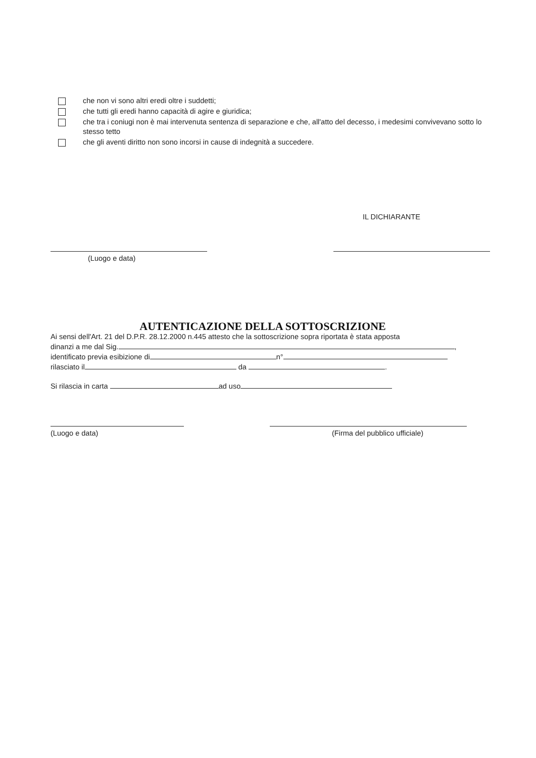che non vi sono altri eredi oltre i suddetti;
che tutti gli eredi hanno capacità di agire e giuridica;
che tra i coniugi non è mai intervenuta sentenza di separazione e che, all'atto del decesso, i medesimi convivevano sotto lo stesso tetto
che gli aventi diritto non sono incorsi in cause di indegnità a succedere.
IL DICHIARANTE
(Luogo e data)
AUTENTICAZIONE DELLA SOTTOSCRIZIONE
Ai sensi dell'Art. 21 del D.P.R. 28.12.2000 n.445 attesto che la sottoscrizione sopra riportata è stata apposta
dinanzi a me dal Sig. ,
identificato previa esibizione di n°
rilasciato il da .
Si rilascia in carta ad uso
(Luogo e data) (Firma del pubblico ufficiale)